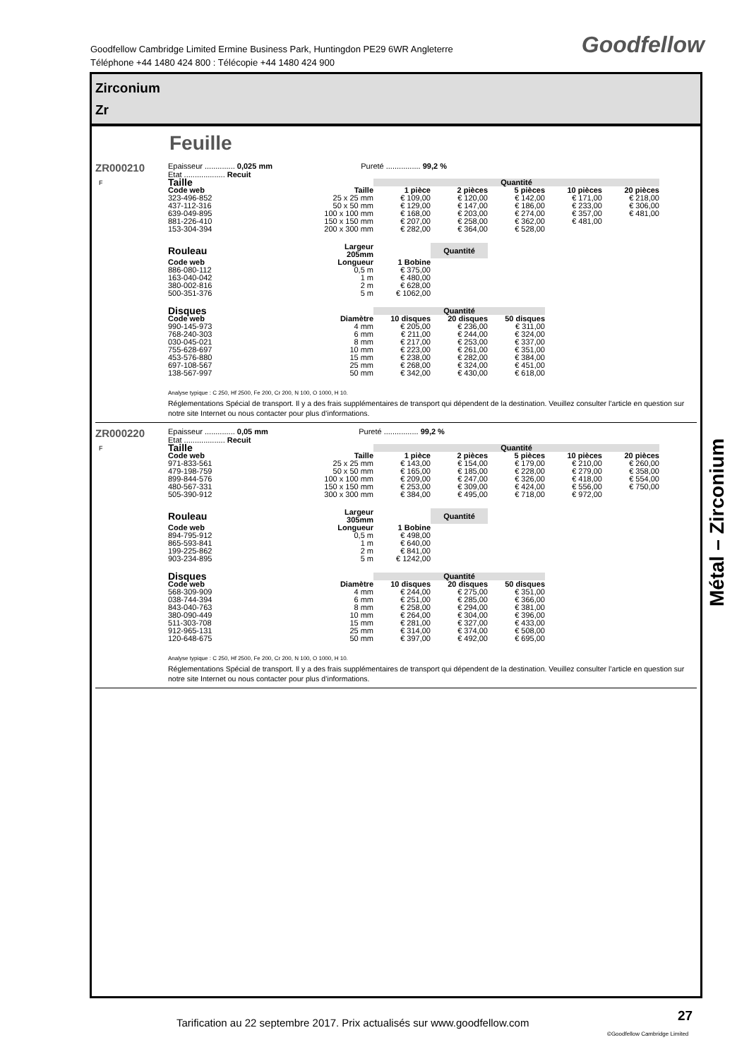Goodfellow Cambridge Limited Ermine Business Park, Huntingdon PE29 6WR Angleterre
Téléphone +44 1480 424 800 : Télécopie +44 1480 424 900
Goodfellow
Zirconium
Zr
Feuille
ZR000210
F
Epaisseur .............. 0,025 mm Pureté ................ 99,2 %
Etat ................... Recuit
| Taille | | Quantité | | | | |
| --- | --- | --- | --- | --- | --- | --- |
| Code web | Taille | 1 pièce | 2 pièces | 5 pièces | 10 pièces | 20 pièces |
| 323-496-852 | 25 x 25 mm | € 109,00 | € 120,00 | € 142,00 | € 171,00 | € 218,00 |
| 437-112-316 | 50 x 50 mm | € 129,00 | € 147,00 | € 186,00 | € 233,00 | € 306,00 |
| 639-049-895 | 100 x 100 mm | € 168,00 | € 203,00 | € 274,00 | € 357,00 | € 481,00 |
| 881-226-410 | 150 x 150 mm | € 207,00 | € 258,00 | € 362,00 | € 481,00 | |
| 153-304-394 | 200 x 300 mm | € 282,00 | € 364,00 | € 528,00 | | |
| Rouleau | Largeur 205mm | | Quantité |
| --- | --- | --- | --- |
| Code web | Longueur | 1 Bobine | |
| 886-080-112 | 0,5 m | € 375,00 | |
| 163-040-042 | 1 m | € 480,00 | |
| 380-002-816 | 2 m | € 628,00 | |
| 500-351-376 | 5 m | € 1062,00 | |
| Disques | | Quantité | | |
| --- | --- | --- | --- | --- |
| Code web | Diamètre | 10 disques | 20 disques | 50 disques |
| 990-145-973 | 4 mm | € 205,00 | € 236,00 | € 311,00 |
| 768-240-303 | 6 mm | € 211,00 | € 244,00 | € 324,00 |
| 030-045-021 | 8 mm | € 217,00 | € 253,00 | € 337,00 |
| 755-628-697 | 10 mm | € 223,00 | € 261,00 | € 351,00 |
| 453-576-880 | 15 mm | € 238,00 | € 282,00 | € 384,00 |
| 697-108-567 | 25 mm | € 268,00 | € 324,00 | € 451,00 |
| 138-567-997 | 50 mm | € 342,00 | € 430,00 | € 618,00 |
Analyse typique : C 250, Hf 2500, Fe 200, Cr 200, N 100, O 1000, H 10.
Réglementations Spécial de transport. Il y a des frais supplémentaires de transport qui dépendent de la destination. Veuillez consulter l’article en question sur notre site Internet ou nous contacter pour plus d’informations.
ZR000220
F
Epaisseur .............. 0,05 mm Pureté ................ 99,2 %
Etat ................... Recuit
| Taille | | Quantité | | | | |
| --- | --- | --- | --- | --- | --- | --- |
| Code web | Taille | 1 pièce | 2 pièces | 5 pièces | 10 pièces | 20 pièces |
| 971-833-561 | 25 x 25 mm | € 143,00 | € 154,00 | € 179,00 | € 210,00 | € 260,00 |
| 479-198-759 | 50 x 50 mm | € 165,00 | € 185,00 | € 228,00 | € 279,00 | € 358,00 |
| 899-844-576 | 100 x 100 mm | € 209,00 | € 247,00 | € 326,00 | € 418,00 | € 554,00 |
| 480-567-331 | 150 x 150 mm | € 253,00 | € 309,00 | € 424,00 | € 556,00 | € 750,00 |
| 505-390-912 | 300 x 300 mm | € 384,00 | € 495,00 | € 718,00 | € 972,00 | |
| Rouleau | Largeur 305mm | | Quantité |
| --- | --- | --- | --- |
| Code web | Longueur | 1 Bobine | |
| 894-795-912 | 0,5 m | € 498,00 | |
| 865-593-841 | 1 m | € 640,00 | |
| 199-225-862 | 2 m | € 841,00 | |
| 903-234-895 | 5 m | € 1242,00 | |
| Disques | | Quantité | | |
| --- | --- | --- | --- | --- |
| Code web | Diamètre | 10 disques | 20 disques | 50 disques |
| 568-309-909 | 4 mm | € 244,00 | € 275,00 | € 351,00 |
| 038-744-394 | 6 mm | € 251,00 | € 285,00 | € 366,00 |
| 843-040-763 | 8 mm | € 258,00 | € 294,00 | € 381,00 |
| 380-090-449 | 10 mm | € 264,00 | € 304,00 | € 396,00 |
| 511-303-708 | 15 mm | € 281,00 | € 327,00 | € 433,00 |
| 912-965-131 | 25 mm | € 314,00 | € 374,00 | € 508,00 |
| 120-648-675 | 50 mm | € 397,00 | € 492,00 | € 695,00 |
Analyse typique : C 250, Hf 2500, Fe 200, Cr 200, N 100, O 1000, H 10.
Réglementations Spécial de transport. Il y a des frais supplémentaires de transport qui dépendent de la destination. Veuillez consulter l’article en question sur notre site Internet ou nous contacter pour plus d’informations.
Métal – Zirconium
Tarification au 22 septembre 2017. Prix actualisés sur www.goodfellow.com
27
©Goodfellow Cambridge Limited